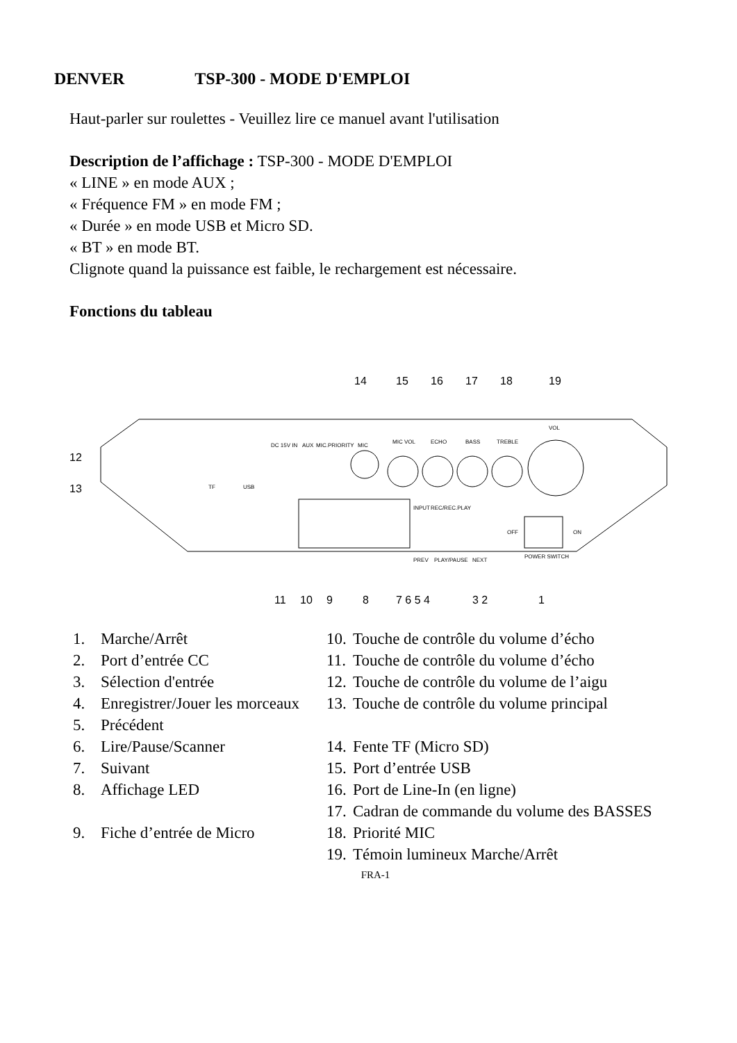DENVER TSP-300 - MODE D'EMPLOI
Haut-parler sur roulettes - Veuillez lire ce manuel avant l'utilisation
Description de l’affichage : TSP-300 - MODE D'EMPLOI
« LINE » en mode AUX ;
« Fréquence FM » en mode FM ;
« Durée » en mode USB et Micro SD.
« BT » en mode BT.
Clignote quand la puissance est faible, le rechargement est nécessaire.
Fonctions du tableau
DC 15V IN
AUX
MIC.PRIORITY
MIC
MIC VOL
ECHO
BASS
TREBLE
VOL
TF
USB
OFF
ON
POWER SWITCH
INPUT
REC/REC.PLAY
PREV
PLAY/PAUSE
NEXT
14
15
16
17
18
19
12
13
11
10
9
8
7 6 5 4
3 2
1
1. Marche/Arrêt
2. Port d’entrée CC
3. Sélection d'entrée
4. Enregistrer/Jouer les morceaux
5. Précédent
6. Lire/Pause/Scanner
7. Suivant
8. Affichage LED
9. Fiche d’entrée de Micro
10. Touche de contrôle du volume d’écho
11. Touche de contrôle du volume d’écho
12. Touche de contrôle du volume de l’aigu
13. Touche de contrôle du volume principal
14. Fente TF (Micro SD)
15. Port d’entrée USB
16. Port de Line-In (en ligne)
17. Cadran de commande du volume des BASSES
18. Priorité MIC
19. Témoin lumineux Marche/Arrêt
FRA-1